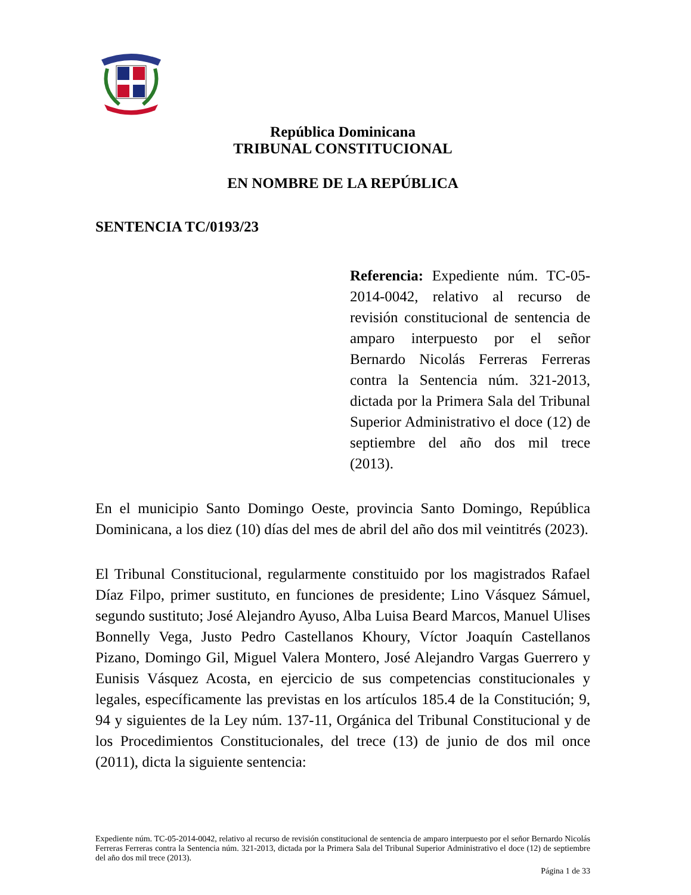República Dominicana
TRIBUNAL CONSTITUCIONAL
EN NOMBRE DE LA REPÚBLICA
SENTENCIA TC/0193/23
Referencia: Expediente núm. TC-05-2014-0042, relativo al recurso de revisión constitucional de sentencia de amparo interpuesto por el señor Bernardo Nicolás Ferreras Ferreras contra la Sentencia núm. 321-2013, dictada por la Primera Sala del Tribunal Superior Administrativo el doce (12) de septiembre del año dos mil trece (2013).
En el municipio Santo Domingo Oeste, provincia Santo Domingo, República Dominicana, a los diez (10) días del mes de abril del año dos mil veintitrés (2023).
El Tribunal Constitucional, regularmente constituido por los magistrados Rafael Díaz Filpo, primer sustituto, en funciones de presidente; Lino Vásquez Sámuel, segundo sustituto; José Alejandro Ayuso, Alba Luisa Beard Marcos, Manuel Ulises Bonnelly Vega, Justo Pedro Castellanos Khoury, Víctor Joaquín Castellanos Pizano, Domingo Gil, Miguel Valera Montero, José Alejandro Vargas Guerrero y Eunisis Vásquez Acosta, en ejercicio de sus competencias constitucionales y legales, específicamente las previstas en los artículos 185.4 de la Constitución; 9, 94 y siguientes de la Ley núm. 137-11, Orgánica del Tribunal Constitucional y de los Procedimientos Constitucionales, del trece (13) de junio de dos mil once (2011), dicta la siguiente sentencia:
Expediente núm. TC-05-2014-0042, relativo al recurso de revisión constitucional de sentencia de amparo interpuesto por el señor Bernardo Nicolás Ferreras Ferreras contra la Sentencia núm. 321-2013, dictada por la Primera Sala del Tribunal Superior Administrativo el doce (12) de septiembre del año dos mil trece (2013).
Página 1 de 33